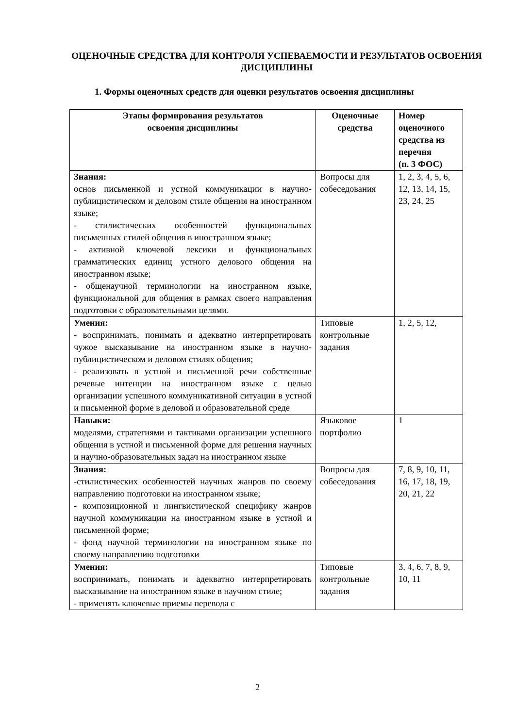ОЦЕНОЧНЫЕ СРЕДСТВА ДЛЯ КОНТРОЛЯ УСПЕВАЕМОСТИ И РЕЗУЛЬТАТОВ ОСВОЕНИЯ ДИСЦИПЛИНЫ
1. Формы оценочных средств для оценки результатов освоения дисциплины
| Этапы формирования результатов освоения дисциплины | Оценочные средства | Номер оценочного средства из перечня (п. 3 ФОС) |
| --- | --- | --- |
| Знания: основ письменной и устной коммуникации в научно-публицистическом и деловом стиле общения на иностранном языке; - стилистических особенностей функциональных письменных стилей общения в иностранном языке; - активной ключевой лексики и функциональных грамматических единиц устного делового общения на иностранном языке; - общенаучной терминологии на иностранном языке, функциональной для общения в рамках своего направления подготовки с образовательными целями. | Вопросы для собеседования | 1, 2, 3, 4, 5, 6, 12, 13, 14, 15, 23, 24, 25 |
| Умения: - воспринимать, понимать и адекватно интерпретировать чужое высказывание на иностранном языке в научно-публицистическом и деловом стилях общения; - реализовать в устной и письменной речи собственные речевые интенции на иностранном языке с целью организации успешного коммуникативной ситуации в устной и письменной форме в деловой и образовательной среде | Типовые контрольные задания | 1, 2, 5, 12, |
| Навыки: моделями, стратегиями и тактиками организации успешного общения в устной и письменной форме для решения научных и научно-образовательных задач на иностранном языке | Языковое портфолио | 1 |
| Знания: -стилистических особенностей научных жанров по своему направлению подготовки на иностранном языке; - композиционной и лингвистической специфику жанров научной коммуникации на иностранном языке в устной и письменной форме; - фонд научной терминологии на иностранном языке по своему направлению подготовки | Вопросы для собеседования | 7, 8, 9, 10, 11, 16, 17, 18, 19, 20, 21, 22 |
| Умения: воспринимать, понимать и адекватно интерпретировать высказывание на иностранном языке в научном стиле; - применять ключевые приемы перевода с | Типовые контрольные задания | 3, 4, 6, 7, 8, 9, 10, 11 |
2